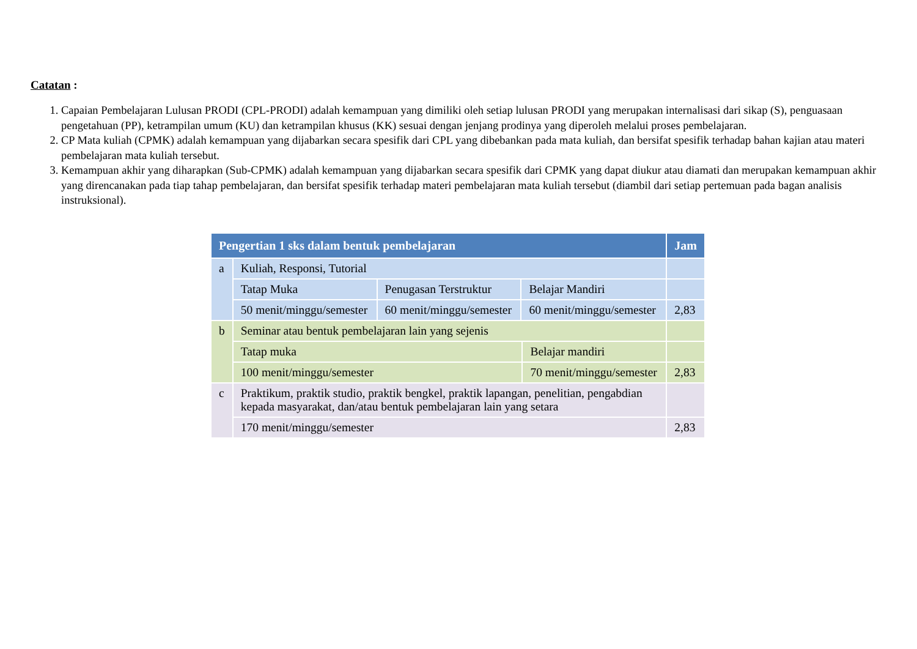Catatan :
1. Capaian Pembelajaran Lulusan PRODI (CPL-PRODI) adalah kemampuan yang dimiliki oleh setiap lulusan PRODI yang merupakan internalisasi dari sikap (S), penguasaan pengetahuan (PP), ketrampilan umum (KU) dan ketrampilan khusus (KK) sesuai dengan jenjang prodinya yang diperoleh melalui proses pembelajaran.
2. CP Mata kuliah (CPMK) adalah kemampuan yang dijabarkan secara spesifik dari CPL yang dibebankan pada mata kuliah, dan bersifat spesifik terhadap bahan kajian atau materi pembelajaran mata kuliah tersebut.
3. Kemampuan akhir yang diharapkan (Sub-CPMK) adalah kemampuan yang dijabarkan secara spesifik dari CPMK yang dapat diukur atau diamati dan merupakan kemampuan akhir yang direncanakan pada tiap tahap pembelajaran, dan bersifat spesifik terhadap materi pembelajaran mata kuliah tersebut (diambil dari setiap pertemuan pada bagan analisis instruksional).
| Pengertian 1 sks dalam bentuk pembelajaran | | | | | Jam |
| --- | --- | --- | --- | --- | --- |
| a | Kuliah, Responsi, Tutorial | | | | |
| | Tatap Muka | Penugasan Terstruktur | Belajar Mandiri | | |
| | 50 menit/minggu/semester | 60 menit/minggu/semester | 60 menit/minggu/semester | | 2,83 |
| b | Seminar atau bentuk pembelajaran lain yang sejenis | | | | |
| | Tatap muka | | | Belajar mandiri | |
| | 100 menit/minggu/semester | | | 70 menit/minggu/semester | 2,83 |
| c | Praktikum, praktik studio, praktik bengkel, praktik lapangan, penelitian, pengabdian kepada masyarakat, dan/atau bentuk pembelajaran lain yang setara | | | | |
| | 170 menit/minggu/semester | | | | 2,83 |